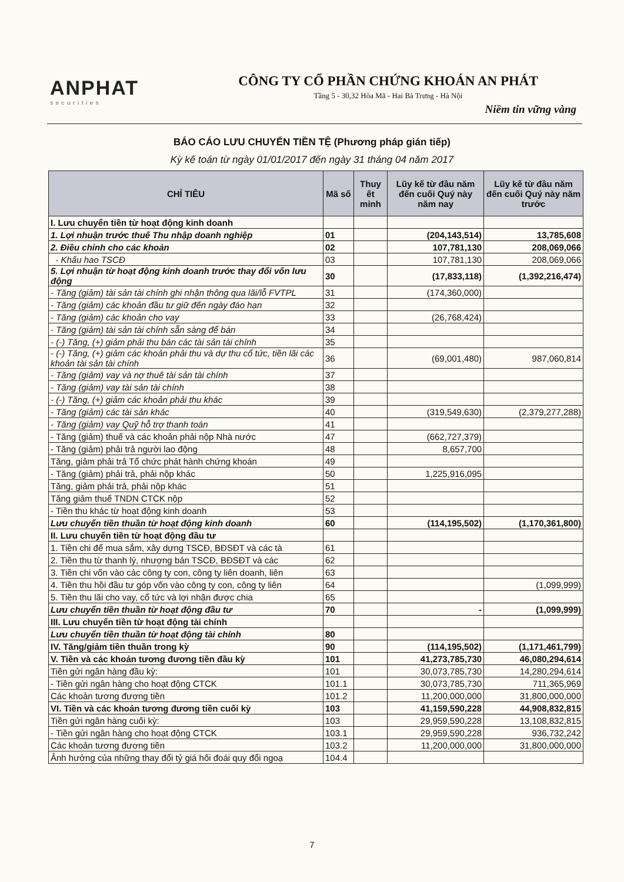ANPHAT
securities
CÔNG TY CỔ PHẦN CHỨNG KHOÁN AN PHÁT
Tầng 5 - 30,32 Hòa Mã - Hai Bà Trưng - Hà Nội
Niềm tin vững vàng
BÁO CÁO LƯU CHUYỂN TIỀN TỆ (Phương pháp gián tiếp)
Kỳ kế toán từ ngày 01/01/2017 đến ngày 31 tháng 04 năm 2017
| CHỈ TIÊU | Mã số | Thuy ết minh | Lũy kế từ đầu năm đến cuối Quý này năm nay | Lũy kế từ đầu năm đến cuối Quý này năm trước |
| --- | --- | --- | --- | --- |
| I. Lưu chuyển tiền từ hoạt động kinh doanh | | | | |
| 1. Lợi nhuận trước thuế Thu nhập doanh nghiệp | 01 | | (204,143,514) | 13,785,608 |
| 2. Điều chỉnh cho các khoản | 02 | | 107,781,130 | 208,069,066 |
| - Khấu hao TSCĐ | 03 | | 107,781,130 | 208,069,066 |
| 5. Lợi nhuận từ hoạt động kinh doanh trước thay đổi vốn lưu động | 30 | | (17,833,118) | (1,392,216,474) |
| - Tăng (giảm) tài sản tài chính ghi nhận thông qua lãi/lỗ FVTPL | 31 | | (174,360,000) | |
| - Tăng (giảm) các khoản đầu tư giữ đến ngày đáo hạn | 32 | | | |
| - Tăng (giảm) các khoản cho vay | 33 | | (26,768,424) | |
| - Tăng (giảm) tài sản tài chính sẵn sàng để bán | 34 | | | |
| - (-) Tăng, (+) giảm phải thu bán các tài sản tài chính | 35 | | | |
| - (-) Tăng, (+) giảm các khoản phải thu và dự thu cổ tức, tiền lãi các khoản tài sản tài chính | 36 | | (69,001,480) | 987,060,814 |
| - Tăng (giảm) vay và nợ thuê tài sản tài chính | 37 | | | |
| - Tăng (giảm) vay tài sản tài chính | 38 | | | |
| - (-) Tăng, (+) giảm các khoản phải thu khác | 39 | | | |
| - Tăng (giảm) các tài sản khác | 40 | | (319,549,630) | (2,379,277,288) |
| - Tăng (giảm) vay Quỹ hỗ trợ thanh toán | 41 | | | |
| - Tăng (giảm) thuế và các khoản phải nộp Nhà nước | 47 | | (662,727,379) | |
| - Tăng (giảm) phải trả người lao động | 48 | | 8,657,700 | |
| Tăng, giảm phải trả Tổ chức phát hành chứng khoán | 49 | | | |
| - Tăng (giảm) phải trả, phải nộp khác | 50 | | 1,225,916,095 | |
| Tăng, giảm phải trả, phải nộp khác | 51 | | | |
| Tăng giảm thuế TNDN CTCK nộp | 52 | | | |
| - Tiền thu khác từ hoạt động kinh doanh | 53 | | | |
| Lưu chuyển tiền thuần từ hoạt động kinh doanh | 60 | | (114,195,502) | (1,170,361,800) |
| II. Lưu chuyển tiền từ hoạt động đầu tư | | | | |
| 1. Tiền chi để mua sắm, xây dựng TSCĐ, BĐSĐT và các tà | 61 | | | |
| 2. Tiền thu từ thanh lý, nhượng bán TSCĐ, BĐSĐT và các | 62 | | | |
| 3. Tiền chi vốn vào các công ty con, công ty liên doanh, liên | 63 | | | |
| 4. Tiền thu hồi đầu tư góp vốn vào công ty con, công ty liên | 64 | | | (1,099,999) |
| 5. Tiền thu lãi cho vay, cổ tức và lợi nhận được chia | 65 | | | |
| Lưu chuyển tiền thuần từ hoạt động đầu tư | 70 | | - | (1,099,999) |
| III. Lưu chuyển tiền từ hoạt động tài chính | | | | |
| Lưu chuyển tiền thuần từ hoạt động tài chính | 80 | | | |
| IV. Tăng/giảm tiền thuần trong kỳ | 90 | | (114,195,502) | (1,171,461,799) |
| V. Tiền và các khoản tương đương tiền đầu kỳ | 101 | | 41,273,785,730 | 46,080,294,614 |
| Tiền gửi ngân hàng đầu kỳ: | 101 | | 30,073,785,730 | 14,280,294,614 |
| - Tiền gửi ngân hàng cho hoạt động CTCK | 101.1 | | 30,073,785,730 | 711,365,969 |
| Các khoản tương đương tiền | 101.2 | | 11,200,000,000 | 31,800,000,000 |
| VI. Tiền và các khoản tương đương tiền cuối kỳ | 103 | | 41,159,590,228 | 44,908,832,815 |
| Tiền gửi ngân hàng cuối kỳ: | 103 | | 29,959,590,228 | 13,108,832,815 |
| - Tiền gửi ngân hàng cho hoạt động CTCK | 103.1 | | 29,959,590,228 | 936,732,242 |
| Các khoản tương đương tiền | 103.2 | | 11,200,000,000 | 31,800,000,000 |
| Ảnh hưởng của những thay đổi tỷ giá hối đoái quy đổi ngoạ | 104.4 | | | |
7